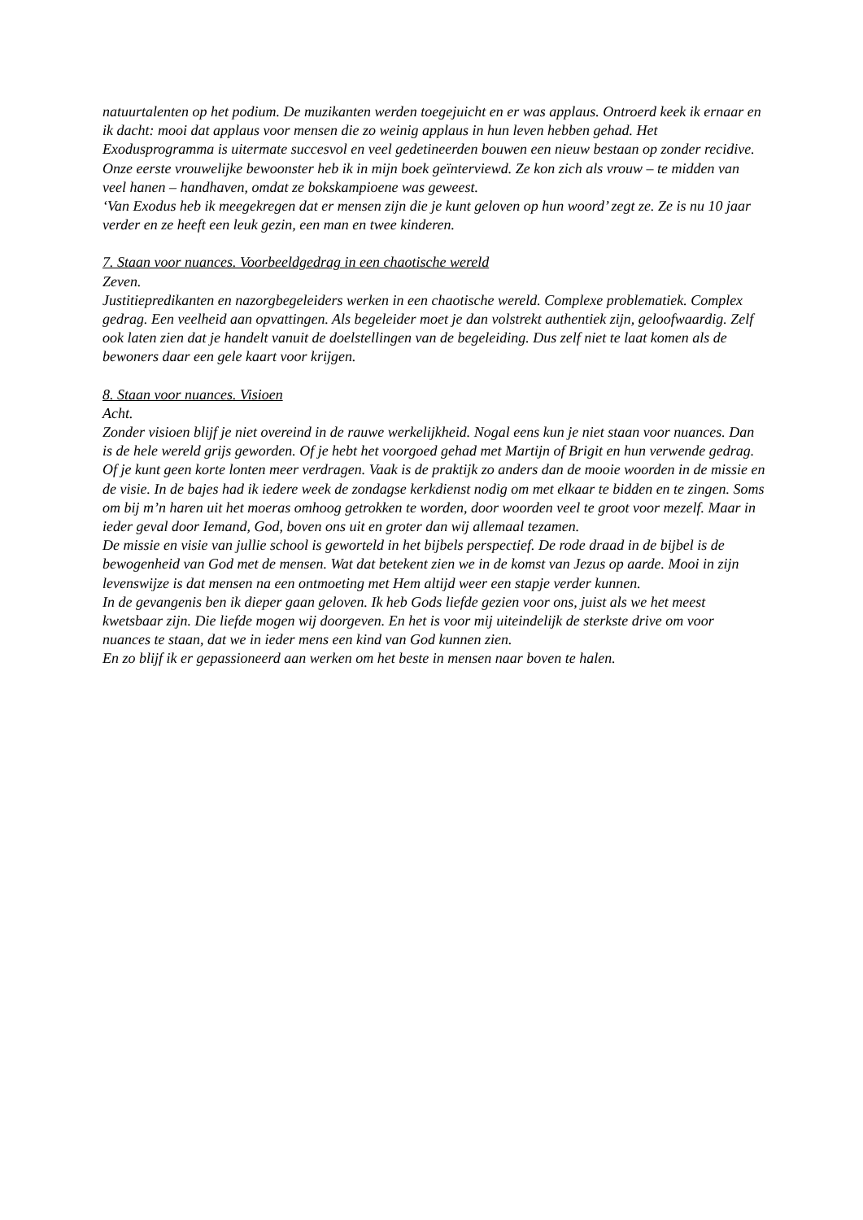natuurtalenten op het podium. De muzikanten werden toegejuicht en er was applaus. Ontroerd keek ik ernaar en ik dacht: mooi dat applaus voor mensen die zo weinig applaus in hun leven hebben gehad. Het Exodusprogramma is uitermate succesvol en veel gedetineerden bouwen een nieuw bestaan op zonder recidive. Onze eerste vrouwelijke bewoonster heb ik in mijn boek geïnterviewd. Ze kon zich als vrouw – te midden van veel hanen – handhaven, omdat ze bokskampioene was geweest.
‘Van Exodus heb ik meegekregen dat er mensen zijn die je kunt geloven op hun woord’ zegt ze. Ze is nu 10 jaar verder en ze heeft een leuk gezin, een man en twee kinderen.
7. Staan voor nuances. Voorbeeldgedrag in een chaotische wereld
Zeven.
Justitiepredikanten en nazorgbegeleiders werken in een chaotische wereld. Complexe problematiek. Complex gedrag. Een veelheid aan opvattingen. Als begeleider moet je dan volstrekt authentiek zijn, geloofwaardig. Zelf ook laten zien dat je handelt vanuit de doelstellingen van de begeleiding. Dus zelf niet te laat komen als de bewoners daar een gele kaart voor krijgen.
8. Staan voor nuances. Visioen
Acht.
Zonder visioen blijf je niet overeind in de rauwe werkelijkheid. Nogal eens kun je niet staan voor nuances. Dan is de hele wereld grijs geworden. Of je hebt het voorgoed gehad met Martijn of Brigit en hun verwende gedrag. Of je kunt geen korte lonten meer verdragen. Vaak is de praktijk zo anders dan de mooie woorden in de missie en de visie. In de bajes had ik iedere week de zondagse kerkdienst nodig om met elkaar te bidden en te zingen. Soms om bij m’n haren uit het moeras omhoog getrokken te worden, door woorden veel te groot voor mezelf. Maar in ieder geval door Iemand, God, boven ons uit en groter dan wij allemaal tezamen.
De missie en visie van jullie school is geworteld in het bijbels perspectief. De rode draad in de bijbel is de bewogenheid van God met de mensen. Wat dat betekent zien we in de komst van Jezus op aarde. Mooi in zijn levenswijze is dat mensen na een ontmoeting met Hem altijd weer een stapje verder kunnen.
In de gevangenis ben ik dieper gaan geloven. Ik heb Gods liefde gezien voor ons, juist als we het meest kwetsbaar zijn. Die liefde mogen wij doorgeven. En het is voor mij uiteindelijk de sterkste drive om voor nuances te staan, dat we in ieder mens een kind van God kunnen zien.
En zo blijf ik er gepassioneerd aan werken om het beste in mensen naar boven te halen.